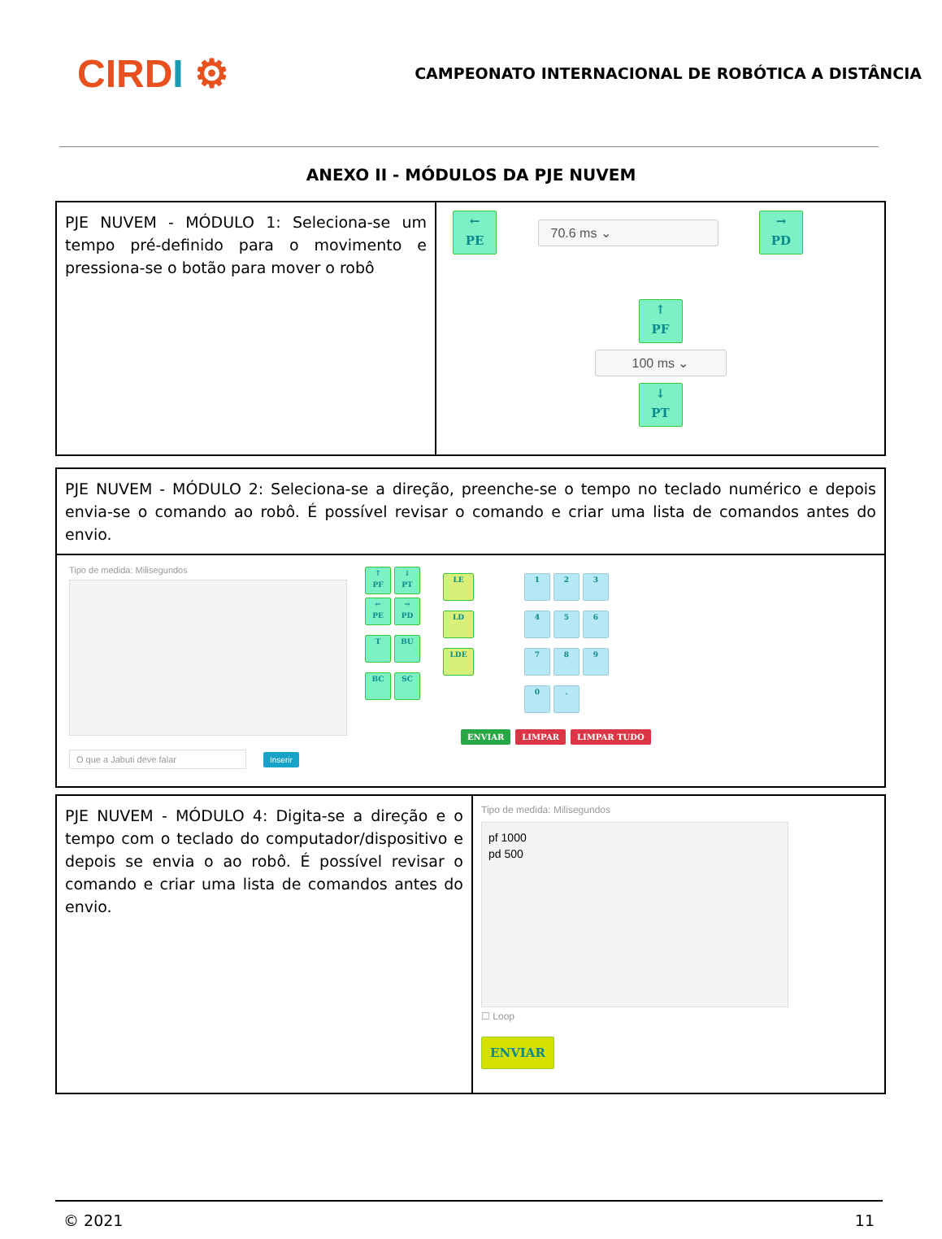CIRDI ⚙
CAMPEONATO INTERNACIONAL DE ROBÓTICA A DISTÂNCIA
ANEXO II - MÓDULOS DA PJE NUVEM
| PJE NUVEM - MÓDULO 1: Seleciona-se um tempo pré-definido para o movimento e pressiona-se o botão para mover o robô | ← PE 70.6 ms ⌄ → PD ↑ PF 100 ms ⌄ ↓ PT |
| PJE NUVEM - MÓDULO 2: Seleciona-se a direção, preenche-se o tempo no teclado numérico e depois envia-se o comando ao robô. É possível revisar o comando e criar uma lista de comandos antes do envio. |
| Tipo de medida: Milisegundos O que a Jabuti deve falar Inserir ↑ PF ↓ PT ← PE → PD T BU BC SC LE LD LDE 1 2 3 4 5 6 7 8 9 0 . ENVIAR LIMPAR LIMPAR TUDO |
| PJE NUVEM - MÓDULO 4: Digita-se a direção e o tempo com o teclado do computador/dispositivo e depois se envia o ao robô. É possível revisar o comando e criar uma lista de comandos antes do envio. | Tipo de medida: Milisegundos pf 1000 pd 500 ☐ Loop ENVIAR |
© 2021 11